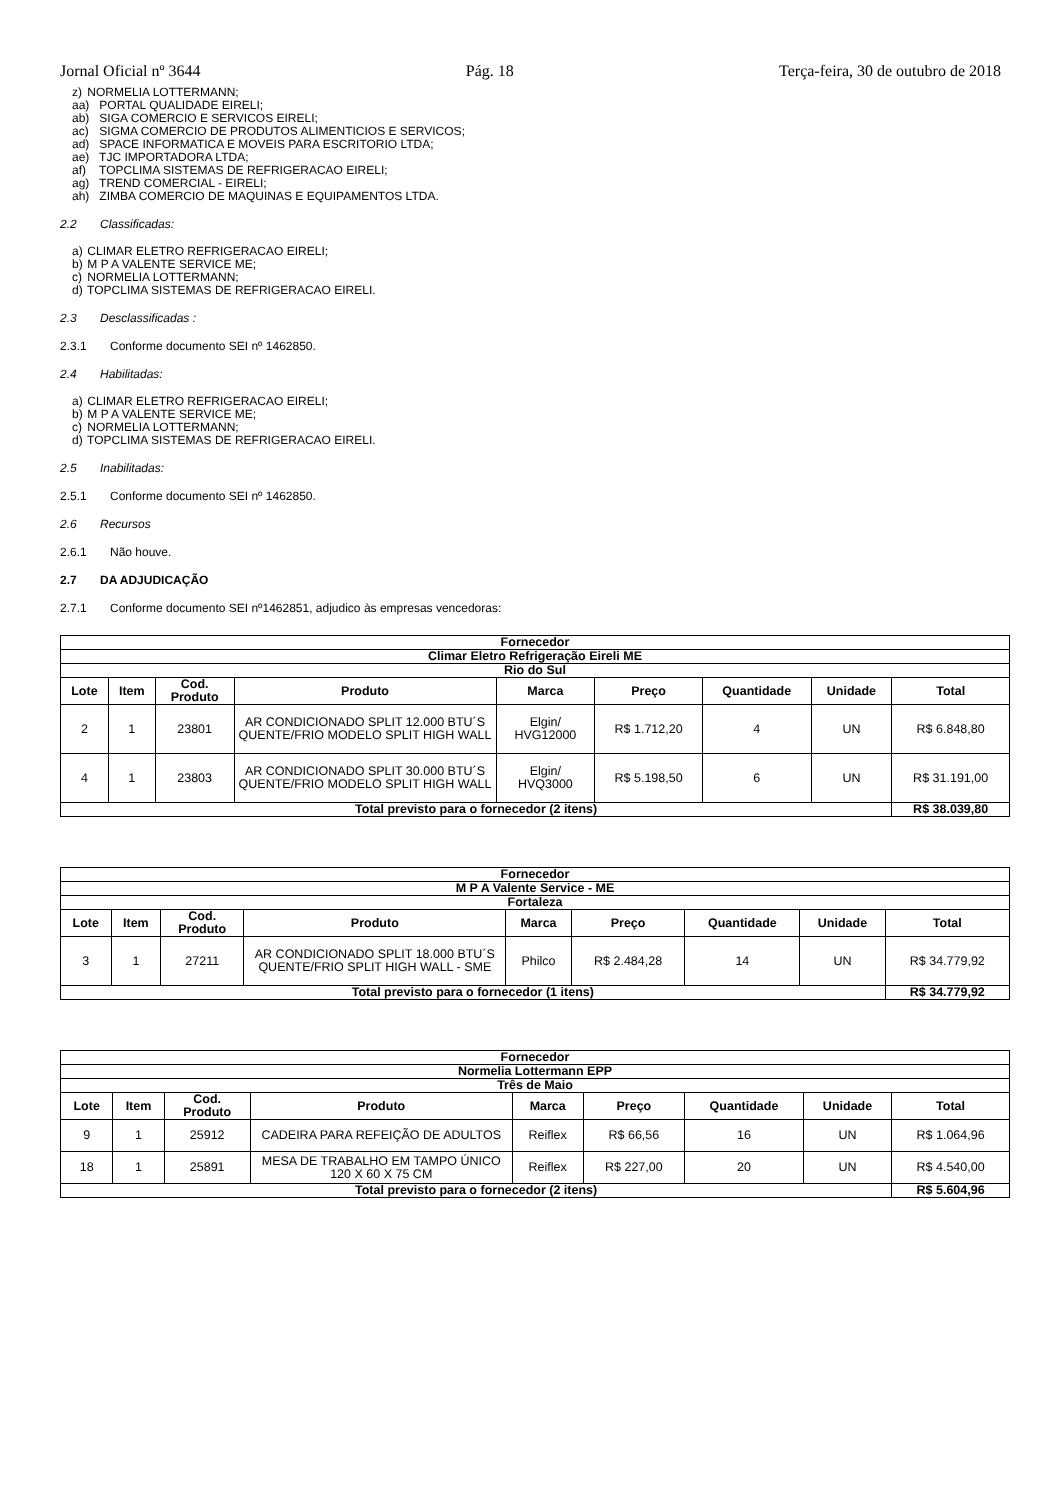Jornal Oficial nº 3644 Pág. 18 Terça-feira, 30 de outubro de 2018
z) NORMELIA LOTTERMANN;
aa) PORTAL QUALIDADE EIRELI;
ab) SIGA COMERCIO E SERVICOS EIRELI;
ac) SIGMA COMERCIO DE PRODUTOS ALIMENTICIOS E SERVICOS;
ad) SPACE INFORMATICA E MOVEIS PARA ESCRITORIO LTDA;
ae) TJC IMPORTADORA LTDA;
af) TOPCLIMA SISTEMAS DE REFRIGERACAO EIRELI;
ag) TREND COMERCIAL - EIRELI;
ah) ZIMBA COMERCIO DE MAQUINAS E EQUIPAMENTOS LTDA.
2.2 Classificadas:
a) CLIMAR ELETRO REFRIGERACAO EIRELI;
b) M P A VALENTE SERVICE ME;
c) NORMELIA LOTTERMANN;
d) TOPCLIMA SISTEMAS DE REFRIGERACAO EIRELI.
2.3 Desclassificadas :
2.3.1 Conforme documento SEI nº 1462850.
2.4 Habilitadas:
a) CLIMAR ELETRO REFRIGERACAO EIRELI;
b) M P A VALENTE SERVICE ME;
c) NORMELIA LOTTERMANN;
d) TOPCLIMA SISTEMAS DE REFRIGERACAO EIRELI.
2.5 Inabilitadas:
2.5.1 Conforme documento SEI nº 1462850.
2.6 Recursos
2.6.1 Não houve.
2.7 DA ADJUDICAÇÃO
2.7.1 Conforme documento SEI nº1462851, adjudico às empresas vencedoras:
| Fornecedor | | | | | | | | |
| --- | --- | --- | --- | --- | --- | --- | --- | --- |
| Climar Eletro Refrigeração Eireli ME | | | | | | | | |
| Rio do Sul | | | | | | | | |
| Lote | Item | Cod. Produto | Produto | Marca | Preço | Quantidade | Unidade | Total |
| 2 | 1 | 23801 | AR CONDICIONADO SPLIT 12.000 BTU´S QUENTE/FRIO MODELO SPLIT HIGH WALL | Elgin/ HVG12000 | R$ 1.712,20 | 4 | UN | R$ 6.848,80 |
| 4 | 1 | 23803 | AR CONDICIONADO SPLIT 30.000 BTU´S QUENTE/FRIO MODELO SPLIT HIGH WALL | Elgin/ HVQ3000 | R$ 5.198,50 | 6 | UN | R$ 31.191,00 |
| Total previsto para o fornecedor (2 itens) | | | | | | | | R$ 38.039,80 |
| Fornecedor | | | | | | | | |
| --- | --- | --- | --- | --- | --- | --- | --- | --- |
| M P A Valente Service - ME | | | | | | | | |
| Fortaleza | | | | | | | | |
| Lote | Item | Cod. Produto | Produto | Marca | Preço | Quantidade | Unidade | Total |
| 3 | 1 | 27211 | AR CONDICIONADO SPLIT 18.000 BTU´S QUENTE/FRIO SPLIT HIGH WALL - SME | Philco | R$ 2.484,28 | 14 | UN | R$ 34.779,92 |
| Total previsto para o fornecedor (1 itens) | | | | | | | | R$ 34.779,92 |
| Fornecedor | | | | | | | | |
| --- | --- | --- | --- | --- | --- | --- | --- | --- |
| Normelia Lottermann EPP | | | | | | | | |
| Três de Maio | | | | | | | | |
| Lote | Item | Cod. Produto | Produto | Marca | Preço | Quantidade | Unidade | Total |
| 9 | 1 | 25912 | CADEIRA PARA REFEIÇÃO DE ADULTOS | Reiflex | R$ 66,56 | 16 | UN | R$ 1.064,96 |
| 18 | 1 | 25891 | MESA DE TRABALHO EM TAMPO ÚNICO 120 X 60 X 75 CM | Reiflex | R$ 227,00 | 20 | UN | R$ 4.540,00 |
| Total previsto para o fornecedor (2 itens) | | | | | | | | R$ 5.604,96 |